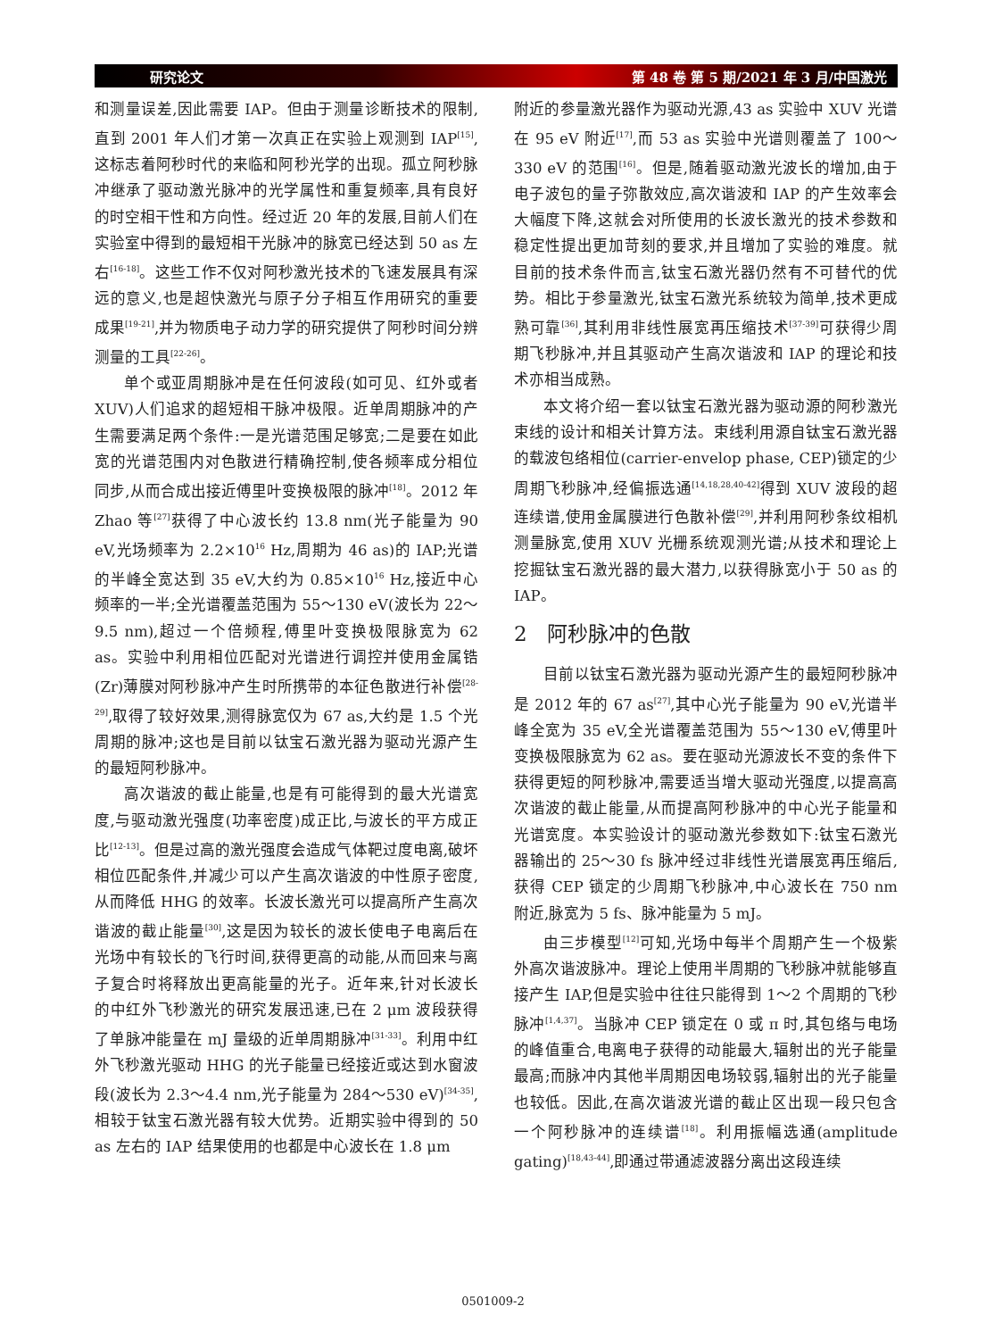研究论文 第 48 卷 第 5 期/2021 年 3 月/中国激光
和测量误差,因此需要 IAP。但由于测量诊断技术的限制,直到 2001 年人们才第一次真正在实验上观测到 IAP<sup>[15]</sup>,这标志着阿秒时代的来临和阿秒光学的出现。孤立阿秒脉冲继承了驱动激光脉冲的光学属性和重复频率,具有良好的时空相干性和方向性。经过近 20 年的发展,目前人们在实验室中得到的最短相干光脉冲的脉宽已经达到 50 as 左右<sup>[16-18]</sup>。这些工作不仅对阿秒激光技术的飞速发展具有深远的意义,也是超快激光与原子分子相互作用研究的重要成果<sup>[19-21]</sup>,并为物质电子动力学的研究提供了阿秒时间分辨测量的工具<sup>[22-26]</sup>。
单个或亚周期脉冲是在任何波段(如可见、红外或者 XUV)人们追求的超短相干脉冲极限。近单周期脉冲的产生需要满足两个条件:一是光谱范围足够宽;二是要在如此宽的光谱范围内对色散进行精确控制,使各频率成分相位同步,从而合成出接近傅里叶变换极限的脉冲<sup>[18]</sup>。2012 年 Zhao 等<sup>[27]</sup>获得了中心波长约 13.8 nm(光子能量为 90 eV,光场频率为 2.2×10<sup>16</sup> Hz,周期为 46 as)的 IAP;光谱的半峰全宽达到 35 eV,大约为 0.85×10<sup>16</sup> Hz,接近中心频率的一半;全光谱覆盖范围为 55～130 eV(波长为 22～9.5 nm),超过一个倍频程,傅里叶变换极限脉宽为 62 as。实验中利用相位匹配对光谱进行调控并使用金属锆(Zr)薄膜对阿秒脉冲产生时所携带的本征色散进行补偿<sup>[28-29]</sup>,取得了较好效果,测得脉宽仅为 67 as,大约是 1.5 个光周期的脉冲;这也是目前以钛宝石激光器为驱动光源产生的最短阿秒脉冲。
高次谐波的截止能量,也是有可能得到的最大光谱宽度,与驱动激光强度(功率密度)成正比,与波长的平方成正比<sup>[12-13]</sup>。但是过高的激光强度会造成气体靶过度电离,破坏相位匹配条件,并减少可以产生高次谐波的中性原子密度,从而降低 HHG 的效率。长波长激光可以提高所产生高次谐波的截止能量<sup>[30]</sup>,这是因为较长的波长使电子电离后在光场中有较长的飞行时间,获得更高的动能,从而回来与离子复合时将释放出更高能量的光子。近年来,针对长波长的中红外飞秒激光的研究发展迅速,已在 2 μm 波段获得了单脉冲能量在 mJ 量级的近单周期脉冲<sup>[31-33]</sup>。利用中红外飞秒激光驱动 HHG 的光子能量已经接近或达到水窗波段(波长为 2.3～4.4 nm,光子能量为 284～530 eV)<sup>[34-35]</sup>,相较于钛宝石激光器有较大优势。近期实验中得到的 50 as 左右的 IAP 结果使用的也都是中心波长在 1.8 μm
附近的参量激光器作为驱动光源,43 as 实验中 XUV 光谱在 95 eV 附近<sup>[17]</sup>,而 53 as 实验中光谱则覆盖了 100～330 eV 的范围<sup>[16]</sup>。但是,随着驱动激光波长的增加,由于电子波包的量子弥散效应,高次谐波和 IAP 的产生效率会大幅度下降,这就会对所使用的长波长激光的技术参数和稳定性提出更加苛刻的要求,并且增加了实验的难度。就目前的技术条件而言,钛宝石激光器仍然有不可替代的优势。相比于参量激光,钛宝石激光系统较为简单,技术更成熟可靠<sup>[36]</sup>,其利用非线性展宽再压缩技术<sup>[37-39]</sup>可获得少周期飞秒脉冲,并且其驱动产生高次谐波和 IAP 的理论和技术亦相当成熟。
本文将介绍一套以钛宝石激光器为驱动源的阿秒激光束线的设计和相关计算方法。束线利用源自钛宝石激光器的载波包络相位(carrier-envelop phase, CEP)锁定的少周期飞秒脉冲,经偏振选通<sup>[14,18,28,40-42]</sup>得到 XUV 波段的超连续谱,使用金属膜进行色散补偿<sup>[29]</sup>,并利用阿秒条纹相机测量脉宽,使用 XUV 光栅系统观测光谱;从技术和理论上挖掘钛宝石激光器的最大潜力,以获得脉宽小于 50 as 的 IAP。
2 阿秒脉冲的色散
目前以钛宝石激光器为驱动光源产生的最短阿秒脉冲是 2012 年的 67 as<sup>[27]</sup>,其中心光子能量为 90 eV,光谱半峰全宽为 35 eV,全光谱覆盖范围为 55～130 eV,傅里叶变换极限脉宽为 62 as。要在驱动光源波长不变的条件下获得更短的阿秒脉冲,需要适当增大驱动光强度,以提高高次谐波的截止能量,从而提高阿秒脉冲的中心光子能量和光谱宽度。本实验设计的驱动激光参数如下:钛宝石激光器输出的 25～30 fs 脉冲经过非线性光谱展宽再压缩后,获得 CEP 锁定的少周期飞秒脉冲,中心波长在 750 nm 附近,脉宽为 5 fs、脉冲能量为 5 mJ。
由三步模型<sup>[12]</sup>可知,光场中每半个周期产生一个极紫外高次谐波脉冲。理论上使用半周期的飞秒脉冲就能够直接产生 IAP,但是实验中往往只能得到 1～2 个周期的飞秒脉冲<sup>[1,4,37]</sup>。当脉冲 CEP 锁定在 0 或 π 时,其包络与电场的峰值重合,电离电子获得的动能最大,辐射出的光子能量最高;而脉冲内其他半周期因电场较弱,辐射出的光子能量也较低。因此,在高次谐波光谱的截止区出现一段只包含一个阿秒脉冲的连续谱<sup>[18]</sup>。利用振幅选通(amplitude gating)<sup>[18,43-44]</sup>,即通过带通滤波器分离出这段连续
0501009-2